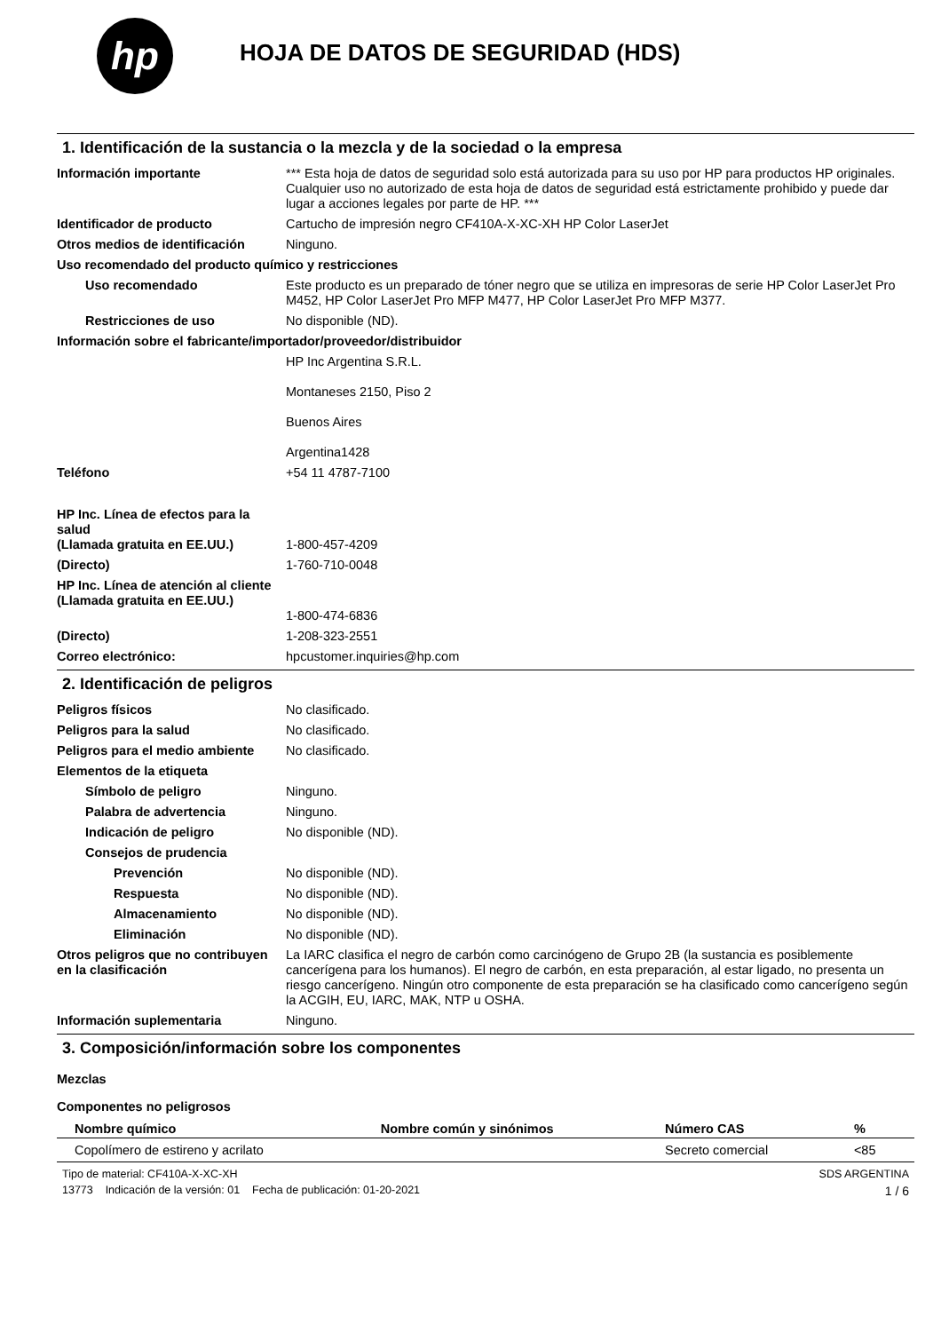hp
HOJA DE DATOS DE SEGURIDAD (HDS)
1. Identificación de la sustancia o la mezcla y de la sociedad o la empresa
Información importante *** Esta hoja de datos de seguridad solo está autorizada para su uso por HP para productos HP originales. Cualquier uso no autorizado de esta hoja de datos de seguridad está estrictamente prohibido y puede dar lugar a acciones legales por parte de HP. ***
Identificador de producto Cartucho de impresión negro CF410A-X-XC-XH HP Color LaserJet
Otros medios de identificación
Ninguno.
Uso recomendado del producto químico y restricciones
Uso recomendado Este producto es un preparado de tóner negro que se utiliza en impresoras de serie HP Color LaserJet Pro M452, HP Color LaserJet Pro MFP M477, HP Color LaserJet Pro MFP M377.
Restricciones de uso No disponible (ND).
Información sobre el fabricante/importador/proveedor/distribuidor
HP Inc Argentina S.R.L.
Montaneses 2150, Piso 2
Buenos Aires
Argentina1428
Teléfono +54 11 4787-7100
HP Inc. Línea de efectos para la salud
(Llamada gratuita en EE.UU.)
1-800-457-4209
(Directo) 1-760-710-0048
HP Inc. Línea de atención al cliente
(Llamada gratuita en EE.UU.)
1-800-474-6836
(Directo) 1-208-323-2551
Correo electrónico: hpcustomer.inquiries@hp.com
2. Identificación de peligros
Peligros físicos No clasificado.
Peligros para la salud No clasificado.
Peligros para el medio ambiente
No clasificado.
Elementos de la etiqueta
Símbolo de peligro Ninguno.
Palabra de advertencia Ninguno.
Indicación de peligro No disponible (ND).
Consejos de prudencia
Prevención No disponible (ND).
Respuesta No disponible (ND).
Almacenamiento No disponible (ND).
Eliminación No disponible (ND).
Otros peligros que no contribuyen en la clasificación
La IARC clasifica el negro de carbón como carcinógeno de Grupo 2B (la sustancia es posiblemente cancerígena para los humanos). El negro de carbón, en esta preparación, al estar ligado, no presenta un riesgo cancerígeno. Ningún otro componente de esta preparación se ha clasificado como cancerígeno según la ACGIH, EU, IARC, MAK, NTP u OSHA.
Información suplementaria Ninguno.
3. Composición/información sobre los componentes
Mezclas
Componentes no peligrosos
| Nombre químico | Nombre común y sinónimos | Número CAS | % |
| --- | --- | --- | --- |
| Copolímero de estireno y acrilato | | Secreto comercial | <85 |
Tipo de material: CF410A-X-XC-XH SDS ARGENTINA
13773 Indicación de la versión: 01 Fecha de publicación: 01-20-2021 1 / 6